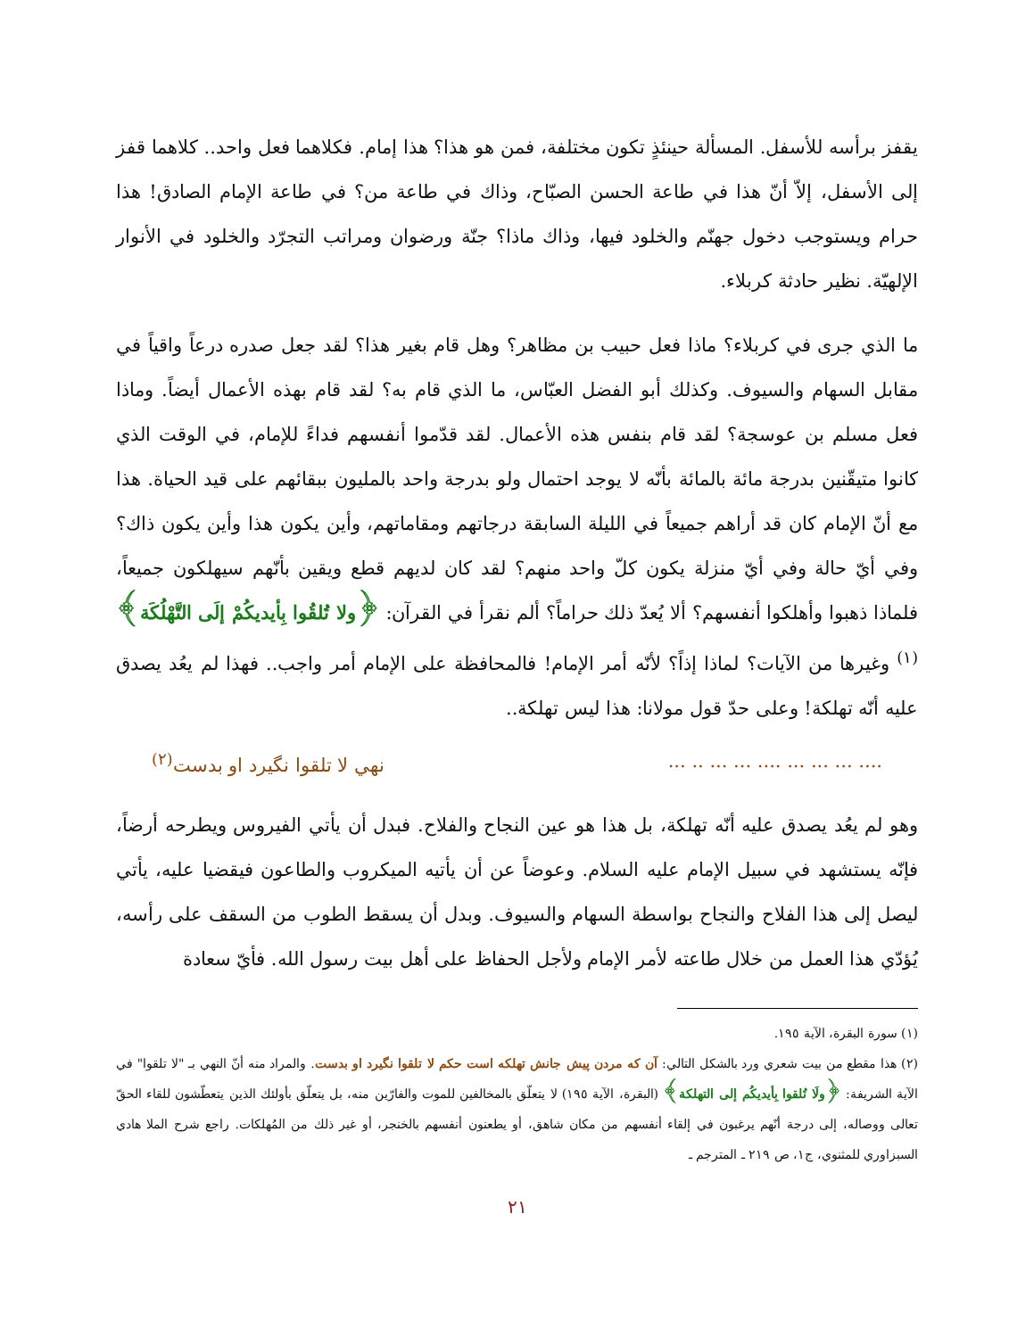يقفز برأسه للأسفل. المسألة حينئذٍ تكون مختلفة، فمن هو هذا؟ هذا إمام. فكلاهما فعل واحد.. كلاهما قفز إلى الأسفل، إلاّ أنّ هذا في طاعة الحسن الصبّاح، وذاك في طاعة من؟ في طاعة الإمام الصادق! هذا حرام ويستوجب دخول جهنّم والخلود فيها، وذاك ماذا؟ جنّة ورضوان ومراتب التجرّد والخلود في الأنوار الإلهيّة. نظير حادثة كربلاء.
ما الذي جرى في كربلاء؟ ماذا فعل حبيب بن مظاهر؟ وهل قام بغير هذا؟ لقد جعل صدره درعاً واقياً في مقابل السهام والسيوف. وكذلك أبو الفضل العبّاس، ما الذي قام به؟ لقد قام بهذه الأعمال أيضاً. وماذا فعل مسلم بن عوسجة؟ لقد قام بنفس هذه الأعمال. لقد قدّموا أنفسهم فداءً للإمام، في الوقت الذي كانوا متيقّنين بدرجة مائة بالمائة بأنّه لا يوجد احتمال ولو بدرجة واحد بالمليون ببقائهم على قيد الحياة. هذا مع أنّ الإمام كان قد أراهم جميعاً في الليلة السابقة درجاتهم ومقاماتهم، وأين يكون هذا وأين يكون ذاك؟ وفي أيّ حالة وفي أيّ منزلة يكون كلّ واحد منهم؟ لقد كان لديهم قطع ويقين بأنّهم سيهلكون جميعاً، فلماذا ذهبوا وأهلكوا أنفسهم؟ ألا يُعدّ ذلك حراماً؟ ألم نقرأ في القرآن: ﴿ولا تُلقُوا بِأيديكُمْ إلَى التَّهْلُكَة﴾<sup>(١)</sup> وغيرها من الآيات؟ لماذا إذاً؟ لأنّه أمر الإمام! فالمحافظة على الإمام أمر واجب.. فهذا لم يعُد يصدق عليه أنّه تهلكة! وعلى حدّ قول مولانا: هذا ليس تهلكة..
.... ... ... ... .... ... ... .. ... نهي لا تلقوا نگيرد او بدست<sup>(٢)</sup>
وهو لم يعُد يصدق عليه أنّه تهلكة، بل هذا هو عين النجاح والفلاح. فبدل أن يأتي الفيروس ويطرحه أرضاً، فإنّه يستشهد في سبيل الإمام عليه السلام. وعوضاً عن أن يأتيه الميكروب والطاعون فيقضيا عليه، يأتي ليصل إلى هذا الفلاح والنجاح بواسطة السهام والسيوف. وبدل أن يسقط الطوب من السقف على رأسه، يُؤدّي هذا العمل من خلال طاعته لأمر الإمام ولأجل الحفاظ على أهل بيت رسول الله. فأيّ سعادة
(١) سورة البقرة، الآية ١٩٥.
(٢) هذا مقطع من بيت شعري ورد بالشكل التالي: آن كه مردن پيش جانش تهلكه است حكم لا تلقوا نگيرد او بدست. والمراد منه أنّ النهي بـ "لا تلقوا" في الآية الشريفة: ﴿ولَا تُلقوا بِأيديكُم إلى التهلكة﴾ (البقرة، الآية ١٩٥) لا يتعلّق بالمخالفين للموت والفارّين منه، بل يتعلّق بأولئك الذين يتعطّشون للقاء الحقّ تعالى ووصاله، إلى درجة أنّهم يرغبون في إلقاء أنفسهم من مكان شاهق، أو يطعنون أنفسهم بالخنجر، أو غير ذلك من المُهلكات. راجع شرح الملا هادي السبزاوري للمثنوي، ج١، ص ٢١٩ ـ المترجم ـ
٢١